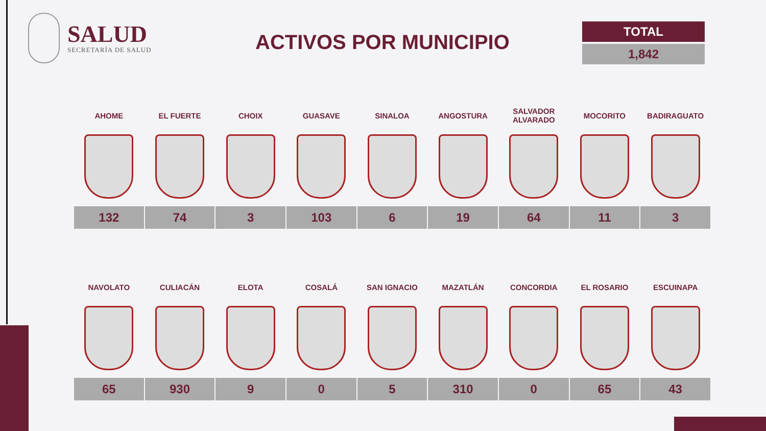SALUD
SECRETARÍA DE SALUD
ACTIVOS POR MUNICIPIO
TOTAL
1,842
| AHOME | EL FUERTE | CHOIX | GUASAVE | SINALOA | ANGOSTURA | SALVADOR ALVARADO | MOCORITO | BADIRAGUATO |
| --- | --- | --- | --- | --- | --- | --- | --- | --- |
| 132 | 74 | 3 | 103 | 6 | 19 | 64 | 11 | 3 |
| NAVOLATO | CULIACÁN | ELOTA | COSALÁ | SAN IGNACIO | MAZATLÁN | CONCORDIA | EL ROSARIO | ESCUINAPA |
| --- | --- | --- | --- | --- | --- | --- | --- | --- |
| 65 | 930 | 9 | 0 | 5 | 310 | 0 | 65 | 43 |